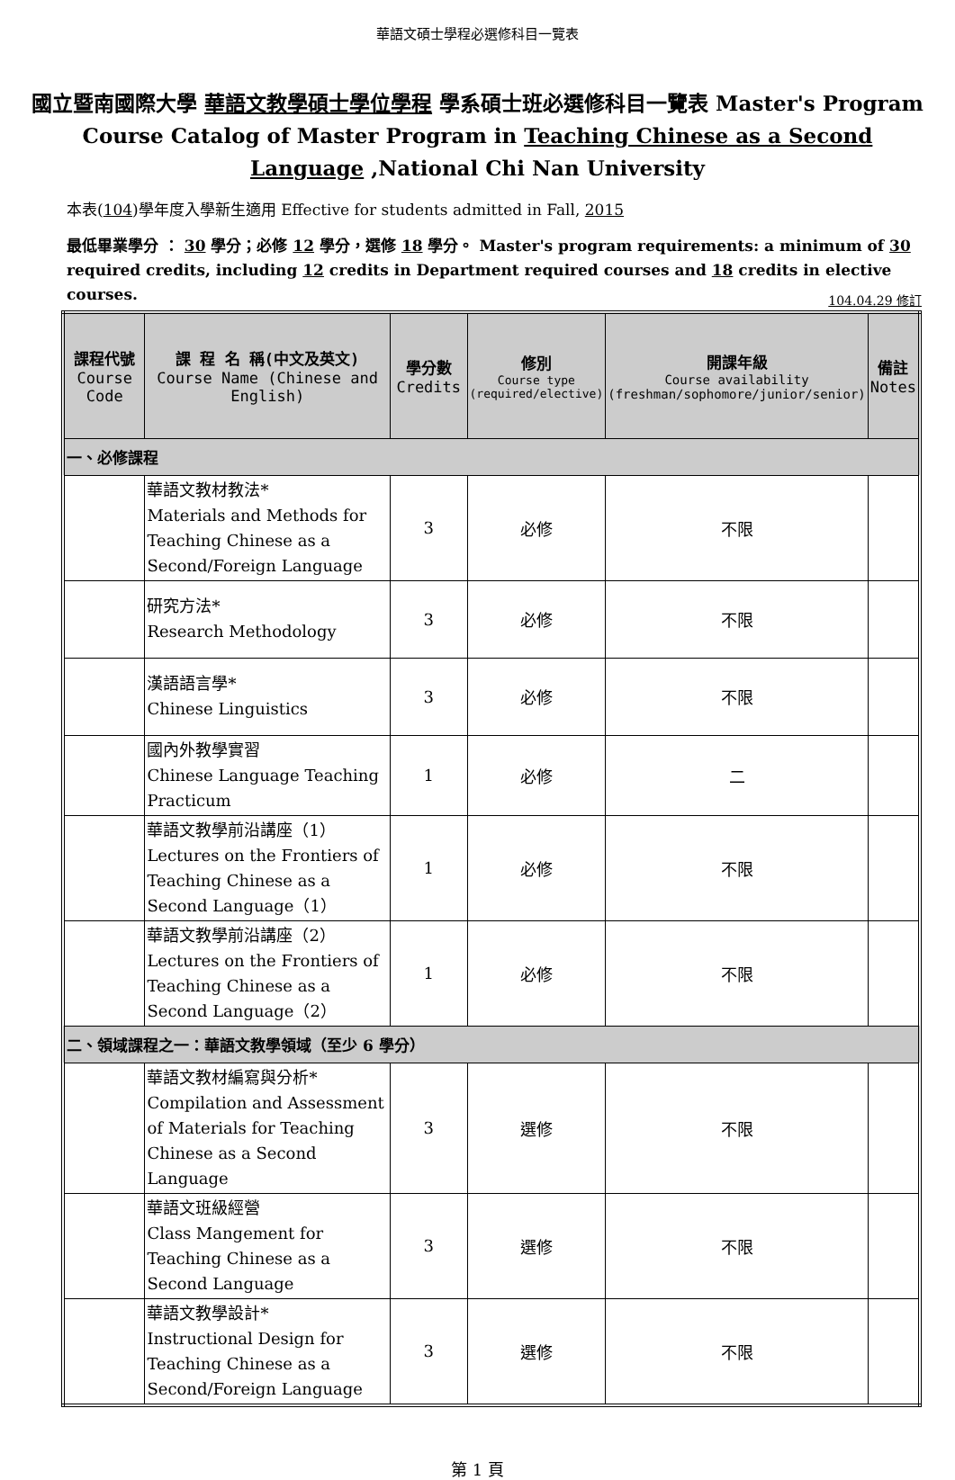華語文碩士學程必選修科目一覽表
國立暨南國際大學 華語文教學碩士學位學程 學系碩士班必選修科目一覽表 Master's Program Course Catalog of Master Program in Teaching Chinese as a Second Language ,National Chi Nan University
本表(104)學年度入學新生適用 Effective for students admitted in Fall, 2015
最低畢業學分 ： 30 學分；必修 12 學分，選修 18 學分。 Master's program requirements: a minimum of 30 required credits, including 12 credits in Department required courses and 18 credits in elective courses.
104.04.29 修訂
| 課程代號 Course Code | 課 程 名 稱(中文及英文) Course Name (Chinese and English) | 學分數 Credits | 修別 Course type (required/elective) | 開課年級 Course availability (freshman/sophomore/junior/senior) | 備註 Notes |
| --- | --- | --- | --- | --- | --- |
| 一、必修課程 | | | | | |
| | 華語文教材教法* Materials and Methods for Teaching Chinese as a Second/Foreign Language | 3 | 必修 | 不限 | |
| | 研究方法* Research Methodology | 3 | 必修 | 不限 | |
| | 漢語語言學* Chinese Linguistics | 3 | 必修 | 不限 | |
| | 國內外教學實習 Chinese Language Teaching Practicum | 1 | 必修 | 二 | |
| | 華語文教學前沿講座（1） Lectures on the Frontiers of Teaching Chinese as a Second Language（1） | 1 | 必修 | 不限 | |
| | 華語文教學前沿講座（2） Lectures on the Frontiers of Teaching Chinese as a Second Language（2） | 1 | 必修 | 不限 | |
| 二、領域課程之一：華語文教學領域（至少 6 學分） | | | | | |
| | 華語文教材編寫與分析* Compilation and Assessment of Materials for Teaching Chinese as a Second Language | 3 | 選修 | 不限 | |
| | 華語文班級經營 Class Mangement for Teaching Chinese as a Second Language | 3 | 選修 | 不限 | |
| | 華語文教學設計* Instructional Design for Teaching Chinese as a Second/Foreign Language | 3 | 選修 | 不限 | |
第 1 頁